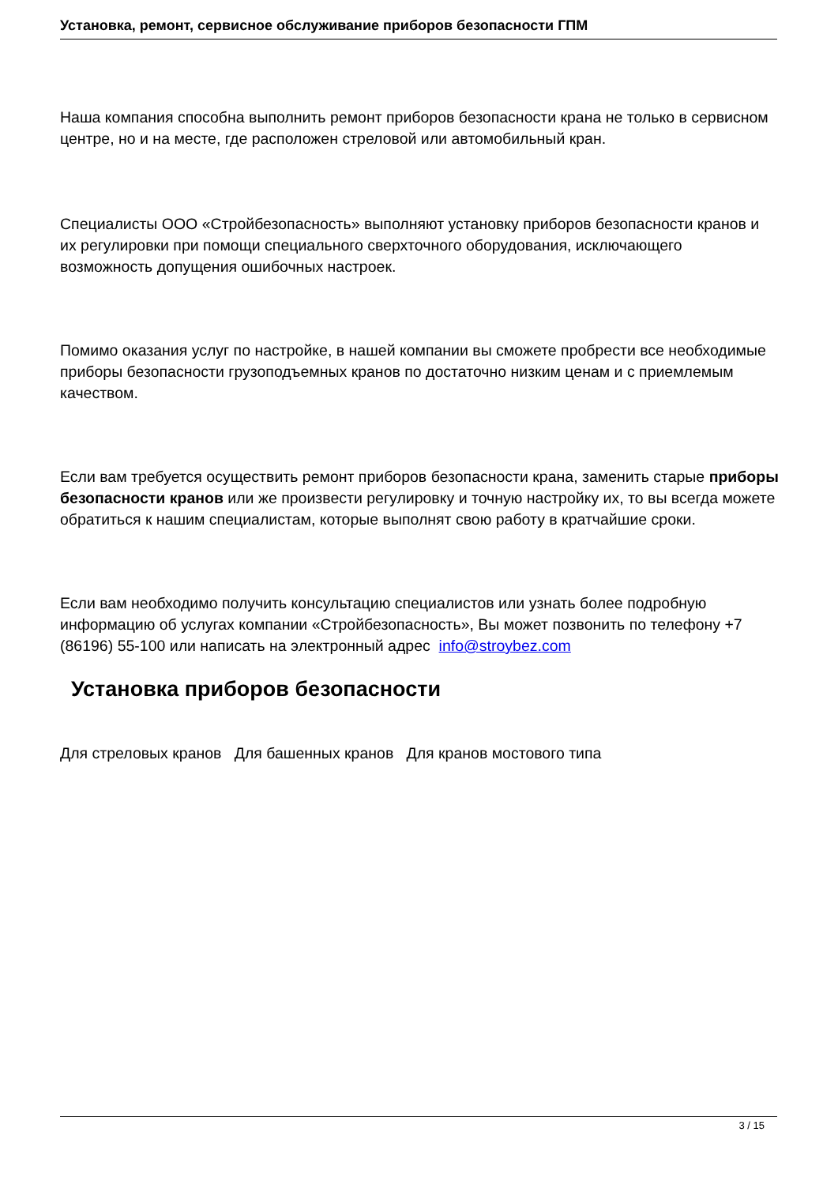Установка, ремонт, сервисное обслуживание приборов безопасности ГПМ
Наша компания способна выполнить ремонт приборов безопасности крана не только в сервисном центре, но и на месте, где расположен стреловой или автомобильный кран.
Специалисты ООО «Стройбезопасность» выполняют установку приборов безопасности кранов и их регулировки при помощи специального сверхточного оборудования, исключающего возможность допущения ошибочных настроек.
Помимо оказания услуг по настройке, в нашей компании вы сможете пробрести все необходимые приборы безопасности грузоподъемных кранов по достаточно низким ценам и с приемлемым качеством.
Если вам требуется осуществить ремонт приборов безопасности крана, заменить старые приборы безопасности кранов или же произвести регулировку и точную настройку их, то вы всегда можете обратиться к нашим специалистам, которые выполнят свою работу в кратчайшие сроки.
Если вам необходимо получить консультацию специалистов или узнать более подробную информацию об услугах компании «Стройбезопасность», Вы может позвонить по телефону +7 (86196) 55-100 или написать на электронный адрес info@stroybez.com
Установка приборов безопасности
Для стреловых кранов Для башенных кранов Для кранов мостового типа
3 / 15